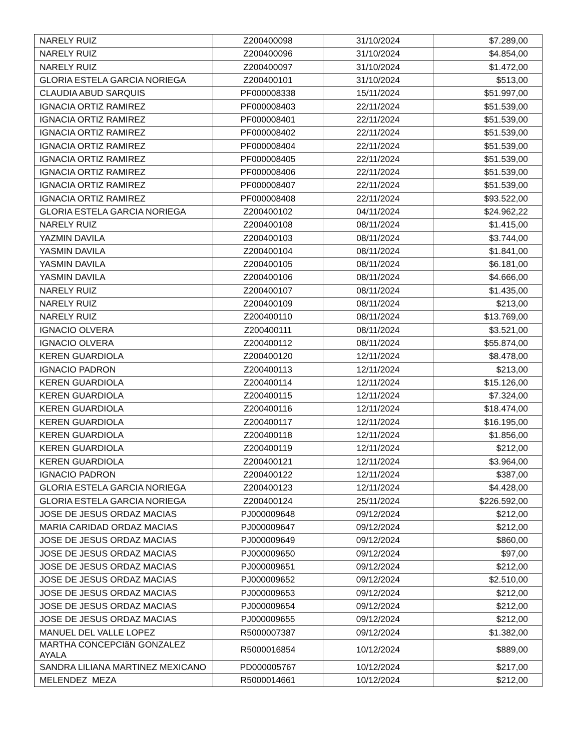| NARELY RUIZ | Z200400098 | 31/10/2024 | $7.289,00 |
| NARELY RUIZ | Z200400096 | 31/10/2024 | $4.854,00 |
| NARELY RUIZ | Z200400097 | 31/10/2024 | $1.472,00 |
| GLORIA ESTELA GARCIA NORIEGA | Z200400101 | 31/10/2024 | $513,00 |
| CLAUDIA ABUD SARQUIS | PF000008338 | 15/11/2024 | $51.997,00 |
| IGNACIA ORTIZ RAMIREZ | PF000008403 | 22/11/2024 | $51.539,00 |
| IGNACIA ORTIZ RAMIREZ | PF000008401 | 22/11/2024 | $51.539,00 |
| IGNACIA ORTIZ RAMIREZ | PF000008402 | 22/11/2024 | $51.539,00 |
| IGNACIA ORTIZ RAMIREZ | PF000008404 | 22/11/2024 | $51.539,00 |
| IGNACIA ORTIZ RAMIREZ | PF000008405 | 22/11/2024 | $51.539,00 |
| IGNACIA ORTIZ RAMIREZ | PF000008406 | 22/11/2024 | $51.539,00 |
| IGNACIA ORTIZ RAMIREZ | PF000008407 | 22/11/2024 | $51.539,00 |
| IGNACIA ORTIZ RAMIREZ | PF000008408 | 22/11/2024 | $93.522,00 |
| GLORIA ESTELA GARCIA NORIEGA | Z200400102 | 04/11/2024 | $24.962,22 |
| NARELY RUIZ | Z200400108 | 08/11/2024 | $1.415,00 |
| YAZMIN DAVILA | Z200400103 | 08/11/2024 | $3.744,00 |
| YASMIN DAVILA | Z200400104 | 08/11/2024 | $1.841,00 |
| YASMIN DAVILA | Z200400105 | 08/11/2024 | $6.181,00 |
| YASMIN DAVILA | Z200400106 | 08/11/2024 | $4.666,00 |
| NARELY RUIZ | Z200400107 | 08/11/2024 | $1.435,00 |
| NARELY RUIZ | Z200400109 | 08/11/2024 | $213,00 |
| NARELY RUIZ | Z200400110 | 08/11/2024 | $13.769,00 |
| IGNACIO OLVERA | Z200400111 | 08/11/2024 | $3.521,00 |
| IGNACIO OLVERA | Z200400112 | 08/11/2024 | $55.874,00 |
| KEREN GUARDIOLA | Z200400120 | 12/11/2024 | $8.478,00 |
| IGNACIO PADRON | Z200400113 | 12/11/2024 | $213,00 |
| KEREN GUARDIOLA | Z200400114 | 12/11/2024 | $15.126,00 |
| KEREN GUARDIOLA | Z200400115 | 12/11/2024 | $7.324,00 |
| KEREN GUARDIOLA | Z200400116 | 12/11/2024 | $18.474,00 |
| KEREN GUARDIOLA | Z200400117 | 12/11/2024 | $16.195,00 |
| KEREN GUARDIOLA | Z200400118 | 12/11/2024 | $1.856,00 |
| KEREN GUARDIOLA | Z200400119 | 12/11/2024 | $212,00 |
| KEREN GUARDIOLA | Z200400121 | 12/11/2024 | $3.964,00 |
| IGNACIO PADRON | Z200400122 | 12/11/2024 | $387,00 |
| GLORIA ESTELA GARCIA NORIEGA | Z200400123 | 12/11/2024 | $4.428,00 |
| GLORIA ESTELA GARCIA NORIEGA | Z200400124 | 25/11/2024 | $226.592,00 |
| JOSE DE JESUS ORDAZ MACIAS | PJ000009648 | 09/12/2024 | $212,00 |
| MARIA CARIDAD ORDAZ MACIAS | PJ000009647 | 09/12/2024 | $212,00 |
| JOSE DE JESUS ORDAZ MACIAS | PJ000009649 | 09/12/2024 | $860,00 |
| JOSE DE JESUS ORDAZ MACIAS | PJ000009650 | 09/12/2024 | $97,00 |
| JOSE DE JESUS ORDAZ MACIAS | PJ000009651 | 09/12/2024 | $212,00 |
| JOSE DE JESUS ORDAZ MACIAS | PJ000009652 | 09/12/2024 | $2.510,00 |
| JOSE DE JESUS ORDAZ MACIAS | PJ000009653 | 09/12/2024 | $212,00 |
| JOSE DE JESUS ORDAZ MACIAS | PJ000009654 | 09/12/2024 | $212,00 |
| JOSE DE JESUS ORDAZ MACIAS | PJ000009655 | 09/12/2024 | $212,00 |
| MANUEL DEL VALLE LOPEZ | R5000007387 | 09/12/2024 | $1.382,00 |
| MARTHA CONCEPCIãN GONZALEZ AYALA | R5000016854 | 10/12/2024 | $889,00 |
| SANDRA LILIANA MARTINEZ MEXICANO | PD000005767 | 10/12/2024 | $217,00 |
| MELENDEZ MEZA | R5000014661 | 10/12/2024 | $212,00 |